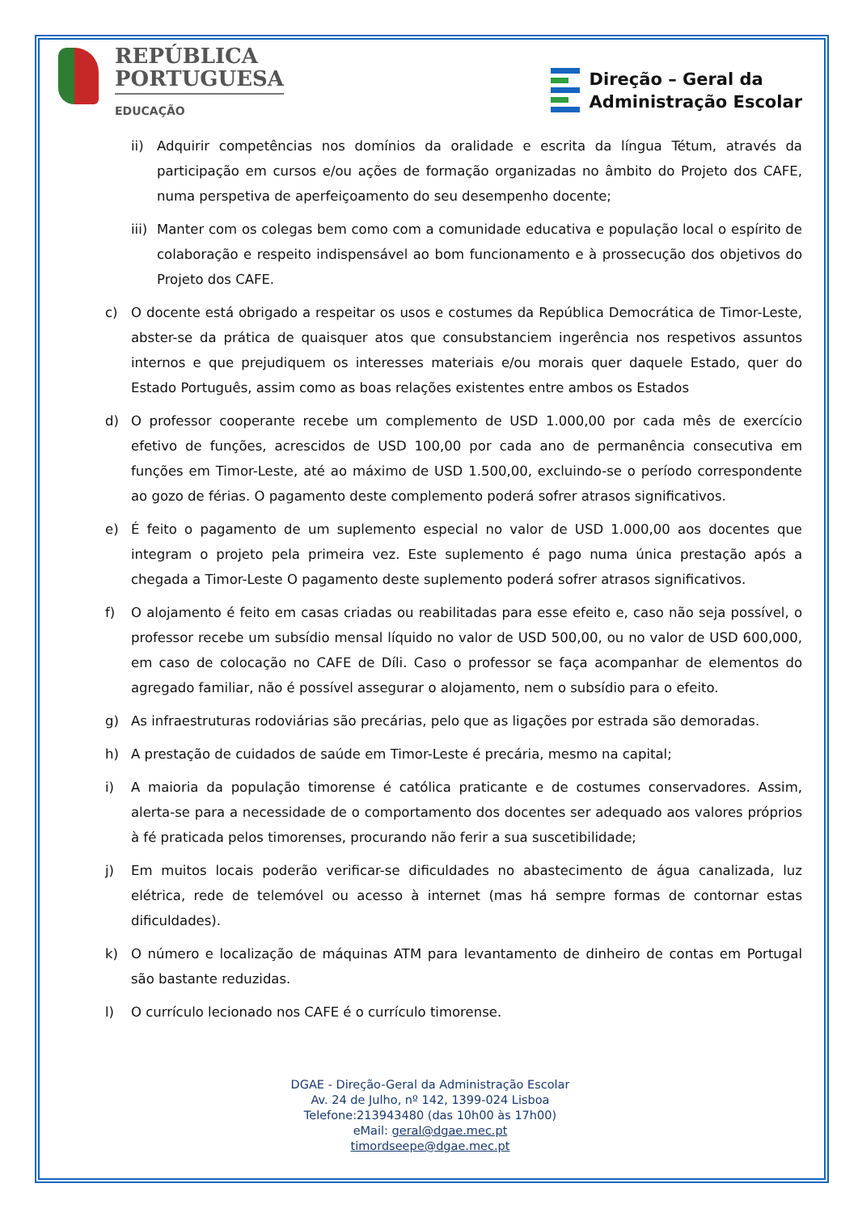REPÚBLICA
PORTUGUESA
EDUCAÇÃO
Direção – Geral da
Administração Escolar
ii) Adquirir competências nos domínios da oralidade e escrita da língua Tétum, através da participação em cursos e/ou ações de formação organizadas no âmbito do Projeto dos CAFE, numa perspetiva de aperfeiçoamento do seu desempenho docente;
iii) Manter com os colegas bem como com a comunidade educativa e população local o espírito de colaboração e respeito indispensável ao bom funcionamento e à prossecução dos objetivos do Projeto dos CAFE.
c) O docente está obrigado a respeitar os usos e costumes da República Democrática de Timor-Leste, abster-se da prática de quaisquer atos que consubstanciem ingerência nos respetivos assuntos internos e que prejudiquem os interesses materiais e/ou morais quer daquele Estado, quer do Estado Português, assim como as boas relações existentes entre ambos os Estados
d) O professor cooperante recebe um complemento de USD 1.000,00 por cada mês de exercício efetivo de funções, acrescidos de USD 100,00 por cada ano de permanência consecutiva em funções em Timor-Leste, até ao máximo de USD 1.500,00, excluindo-se o período correspondente ao gozo de férias. O pagamento deste complemento poderá sofrer atrasos significativos.
e) É feito o pagamento de um suplemento especial no valor de USD 1.000,00 aos docentes que integram o projeto pela primeira vez. Este suplemento é pago numa única prestação após a chegada a Timor-Leste O pagamento deste suplemento poderá sofrer atrasos significativos.
f) O alojamento é feito em casas criadas ou reabilitadas para esse efeito e, caso não seja possível, o professor recebe um subsídio mensal líquido no valor de USD 500,00, ou no valor de USD 600,000, em caso de colocação no CAFE de Díli. Caso o professor se faça acompanhar de elementos do agregado familiar, não é possível assegurar o alojamento, nem o subsídio para o efeito.
g) As infraestruturas rodoviárias são precárias, pelo que as ligações por estrada são demoradas.
h) A prestação de cuidados de saúde em Timor-Leste é precária, mesmo na capital;
i) A maioria da população timorense é católica praticante e de costumes conservadores. Assim, alerta-se para a necessidade de o comportamento dos docentes ser adequado aos valores próprios à fé praticada pelos timorenses, procurando não ferir a sua suscetibilidade;
j) Em muitos locais poderão verificar-se dificuldades no abastecimento de água canalizada, luz elétrica, rede de telemóvel ou acesso à internet (mas há sempre formas de contornar estas dificuldades).
k) O número e localização de máquinas ATM para levantamento de dinheiro de contas em Portugal são bastante reduzidas.
l) O currículo lecionado nos CAFE é o currículo timorense.
DGAE - Direção-Geral da Administração Escolar
Av. 24 de Julho, nº 142, 1399-024 Lisboa
Telefone:213943480 (das 10h00 às 17h00)
eMail: geral@dgae.mec.pt
timordseepe@dgae.mec.pt